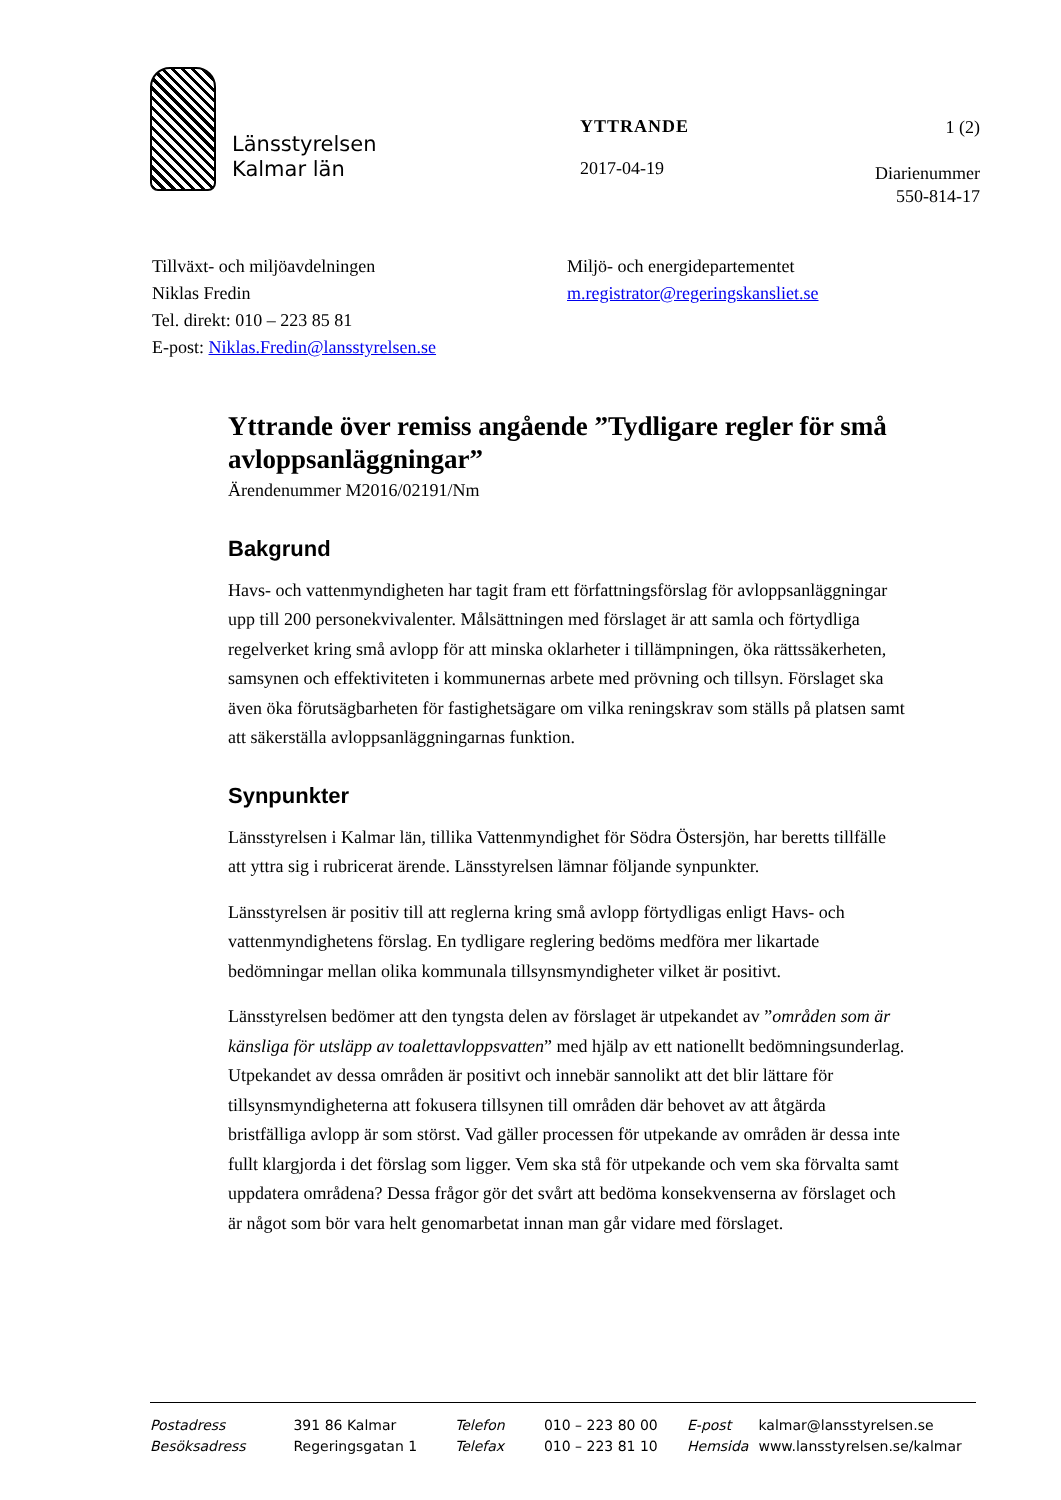Länsstyrelsen
Kalmar län
YTTRANDE
2017-04-19
1 (2)
Diarienummer
550-814-17
Tillväxt- och miljöavdelningen
Niklas Fredin
Tel. direkt: 010 – 223 85 81
E-post: Niklas.Fredin@lansstyrelsen.se
Miljö- och energidepartementet
m.registrator@regeringskansliet.se
Yttrande över remiss angående ”Tydligare regler för små avloppsanläggningar”
Ärendenummer M2016/02191/Nm
Bakgrund
Havs- och vattenmyndigheten har tagit fram ett författningsförslag för avloppsanläggningar upp till 200 personekvivalenter. Målsättningen med förslaget är att samla och förtydliga regelverket kring små avlopp för att minska oklarheter i tillämpningen, öka rättssäkerheten, samsynen och effektiviteten i kommunernas arbete med prövning och tillsyn. Förslaget ska även öka förutsägbarheten för fastighetsägare om vilka reningskrav som ställs på platsen samt att säkerställa avloppsanläggningarnas funktion.
Synpunkter
Länsstyrelsen i Kalmar län, tillika Vattenmyndighet för Södra Östersjön, har beretts tillfälle att yttra sig i rubricerat ärende. Länsstyrelsen lämnar följande synpunkter.
Länsstyrelsen är positiv till att reglerna kring små avlopp förtydligas enligt Havs- och vattenmyndighetens förslag. En tydligare reglering bedöms medföra mer likartade bedömningar mellan olika kommunala tillsynsmyndigheter vilket är positivt.
Länsstyrelsen bedömer att den tyngsta delen av förslaget är utpekandet av ”områden som är känsliga för utsläpp av toalettavloppsvatten” med hjälp av ett nationellt bedömningsunderlag. Utpekandet av dessa områden är positivt och innebär sannolikt att det blir lättare för tillsynsmyndigheterna att fokusera tillsynen till områden där behovet av att åtgärda bristfälliga avlopp är som störst. Vad gäller processen för utpekande av områden är dessa inte fullt klargjorda i det förslag som ligger. Vem ska stå för utpekande och vem ska förvalta samt uppdatera områdena? Dessa frågor gör det svårt att bedöma konsekvenserna av förslaget och är något som bör vara helt genomarbetat innan man går vidare med förslaget.
Postadress 391 86 Kalmar Besöksadress Regeringsgatan 1
Telefon 010 – 223 80 00 Telefax 010 – 223 81 10
E-post kalmar@lansstyrelsen.se Hemsida www.lansstyrelsen.se/kalmar